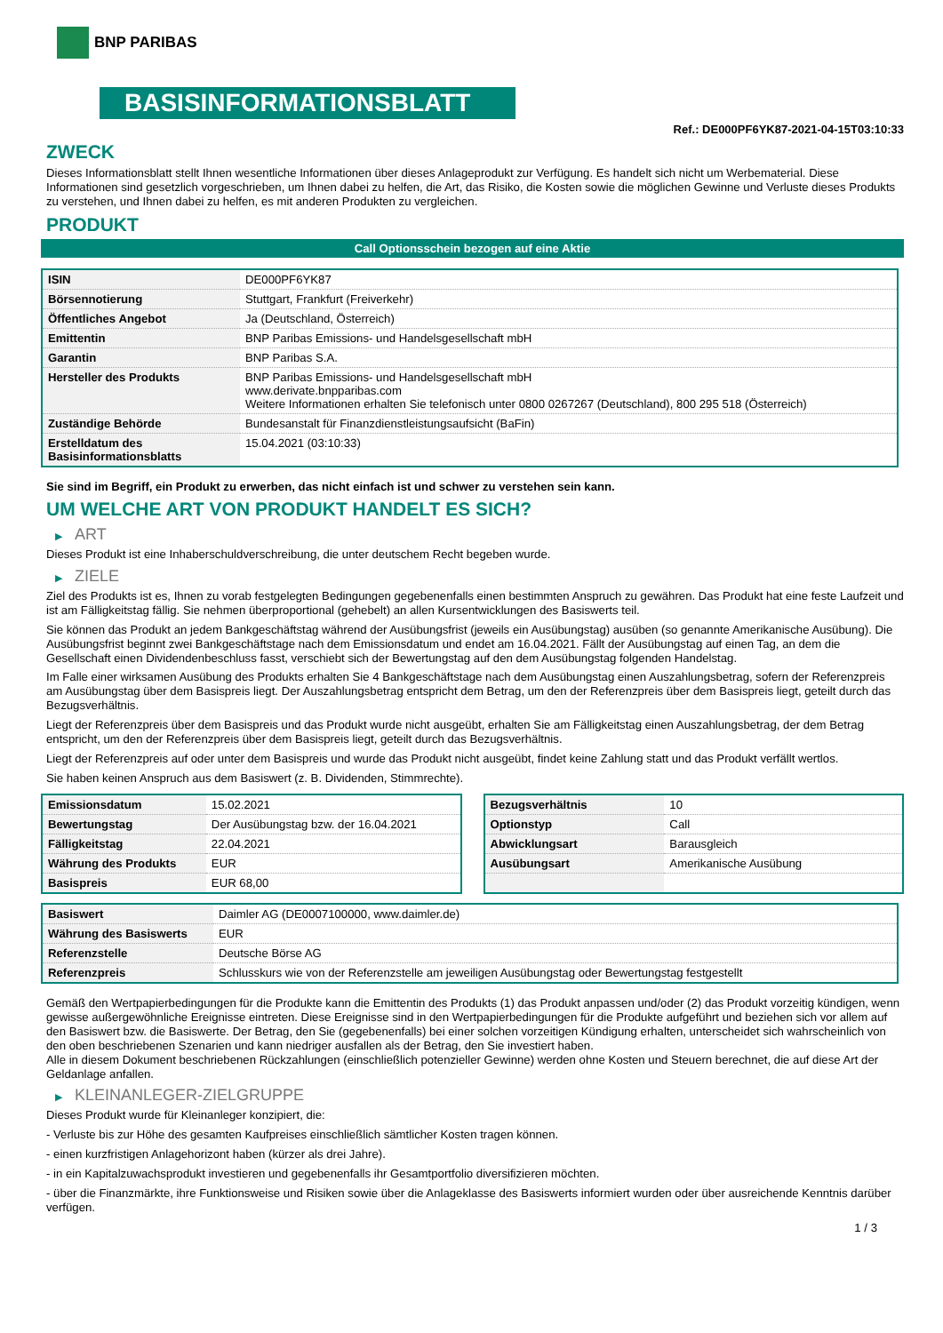BNP PARIBAS
BASISINFORMATIONSBLATT
Ref.: DE000PF6YK87-2021-04-15T03:10:33
ZWECK
Dieses Informationsblatt stellt Ihnen wesentliche Informationen über dieses Anlageprodukt zur Verfügung. Es handelt sich nicht um Werbematerial. Diese Informationen sind gesetzlich vorgeschrieben, um Ihnen dabei zu helfen, die Art, das Risiko, die Kosten sowie die möglichen Gewinne und Verluste dieses Produkts zu verstehen, und Ihnen dabei zu helfen, es mit anderen Produkten zu vergleichen.
PRODUKT
Call Optionsschein bezogen auf eine Aktie
| ISIN | DE000PF6YK87 |
| Börsennotierung | Stuttgart, Frankfurt (Freiverkehr) |
| Öffentliches Angebot | Ja (Deutschland, Österreich) |
| Emittentin | BNP Paribas Emissions- und Handelsgesellschaft mbH |
| Garantin | BNP Paribas S.A. |
| Hersteller des Produkts | BNP Paribas Emissions- und Handelsgesellschaft mbH www.derivate.bnpparibas.com Weitere Informationen erhalten Sie telefonisch unter 0800 0267267 (Deutschland), 800 295 518 (Österreich) |
| Zuständige Behörde | Bundesanstalt für Finanzdienstleistungsaufsicht (BaFin) |
| Erstelldatum des Basisinformationsblatts | 15.04.2021 (03:10:33) |
Sie sind im Begriff, ein Produkt zu erwerben, das nicht einfach ist und schwer zu verstehen sein kann.
UM WELCHE ART VON PRODUKT HANDELT ES SICH?
▶ ART
Dieses Produkt ist eine Inhaberschuldverschreibung, die unter deutschem Recht begeben wurde.
▶ ZIELE
Ziel des Produkts ist es, Ihnen zu vorab festgelegten Bedingungen gegebenenfalls einen bestimmten Anspruch zu gewähren. Das Produkt hat eine feste Laufzeit und ist am Fälligkeitstag fällig. Sie nehmen überproportional (gehebelt) an allen Kursentwicklungen des Basiswerts teil.
Sie können das Produkt an jedem Bankgeschäftstag während der Ausübungsfrist (jeweils ein Ausübungstag) ausüben (so genannte Amerikanische Ausübung). Die Ausübungsfrist beginnt zwei Bankgeschäftstage nach dem Emissionsdatum und endet am 16.04.2021. Fällt der Ausübungstag auf einen Tag, an dem die Gesellschaft einen Dividendenbeschluss fasst, verschiebt sich der Bewertungstag auf den dem Ausübungstag folgenden Handelstag.
Im Falle einer wirksamen Ausübung des Produkts erhalten Sie 4 Bankgeschäftstage nach dem Ausübungstag einen Auszahlungsbetrag, sofern der Referenzpreis am Ausübungstag über dem Basispreis liegt. Der Auszahlungsbetrag entspricht dem Betrag, um den der Referenzpreis über dem Basispreis liegt, geteilt durch das Bezugsverhältnis.
Liegt der Referenzpreis über dem Basispreis und das Produkt wurde nicht ausgeübt, erhalten Sie am Fälligkeitstag einen Auszahlungsbetrag, der dem Betrag entspricht, um den der Referenzpreis über dem Basispreis liegt, geteilt durch das Bezugsverhältnis.
Liegt der Referenzpreis auf oder unter dem Basispreis und wurde das Produkt nicht ausgeübt, findet keine Zahlung statt und das Produkt verfällt wertlos.
Sie haben keinen Anspruch aus dem Basiswert (z. B. Dividenden, Stimmrechte).
| Emissionsdatum | 15.02.2021 |
| Bewertungstag | Der Ausübungstag bzw. der 16.04.2021 |
| Fälligkeitstag | 22.04.2021 |
| Währung des Produkts | EUR |
| Basispreis | EUR 68,00 |
| Bezugsverhältnis | 10 |
| Optionstyp | Call |
| Abwicklungsart | Barausgleich |
| Ausübungsart | Amerikanische Ausübung |
| Basiswert | Daimler AG (DE0007100000, www.daimler.de) |
| Währung des Basiswerts | EUR |
| Referenzstelle | Deutsche Börse AG |
| Referenzpreis | Schlusskurs wie von der Referenzstelle am jeweiligen Ausübungstag oder Bewertungstag festgestellt |
Gemäß den Wertpapierbedingungen für die Produkte kann die Emittentin des Produkts (1) das Produkt anpassen und/oder (2) das Produkt vorzeitig kündigen, wenn gewisse außergewöhnliche Ereignisse eintreten. Diese Ereignisse sind in den Wertpapierbedingungen für die Produkte aufgeführt und beziehen sich vor allem auf den Basiswert bzw. die Basiswerte. Der Betrag, den Sie (gegebenenfalls) bei einer solchen vorzeitigen Kündigung erhalten, unterscheidet sich wahrscheinlich von den oben beschriebenen Szenarien und kann niedriger ausfallen als der Betrag, den Sie investiert haben.
Alle in diesem Dokument beschriebenen Rückzahlungen (einschließlich potenzieller Gewinne) werden ohne Kosten und Steuern berechnet, die auf diese Art der Geldanlage anfallen.
▶ KLEINANLEGER-ZIELGRUPPE
Dieses Produkt wurde für Kleinanleger konzipiert, die:
- Verluste bis zur Höhe des gesamten Kaufpreises einschließlich sämtlicher Kosten tragen können.
- einen kurzfristigen Anlagehorizont haben (kürzer als drei Jahre).
- in ein Kapitalzuwachsprodukt investieren und gegebenenfalls ihr Gesamtportfolio diversifizieren möchten.
- über die Finanzmärkte, ihre Funktionsweise und Risiken sowie über die Anlageklasse des Basiswerts informiert wurden oder über ausreichende Kenntnis darüber verfügen.
1 / 3